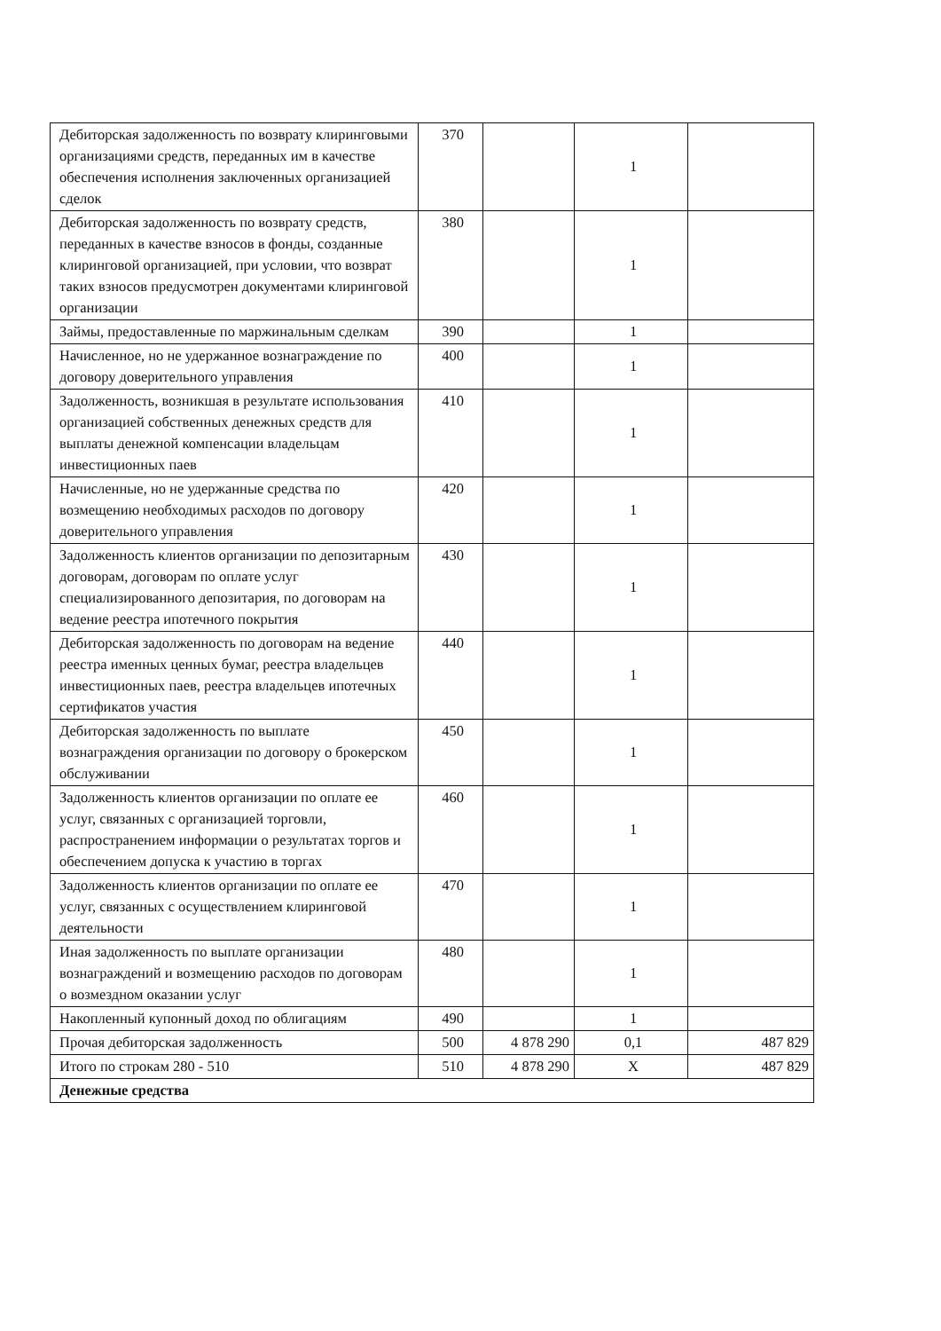| Дебиторская задолженность по возврату клиринговыми организациями средств, переданных им в качестве обеспечения исполнения заключенных организацией сделок | 370 | | 1 | |
| Дебиторская задолженность по возврату средств, переданных в качестве взносов в фонды, созданные клиринговой организацией, при условии, что возврат таких взносов предусмотрен документами клиринговой организации | 380 | | 1 | |
| Займы, предоставленные по маржинальным сделкам | 390 | | 1 | |
| Начисленное, но не удержанное вознаграждение по договору доверительного управления | 400 | | 1 | |
| Задолженность, возникшая в результате использования организацией собственных денежных средств для выплаты денежной компенсации владельцам инвестиционных паев | 410 | | 1 | |
| Начисленные, но не удержанные средства по возмещению необходимых расходов по договору доверительного управления | 420 | | 1 | |
| Задолженность клиентов организации по депозитарным договорам, договорам по оплате услуг специализированного депозитария, по договорам на ведение реестра ипотечного покрытия | 430 | | 1 | |
| Дебиторская задолженность по договорам на ведение реестра именных ценных бумаг, реестра владельцев инвестиционных паев, реестра владельцев ипотечных сертификатов участия | 440 | | 1 | |
| Дебиторская задолженность по выплате вознаграждения организации по договору о брокерском обслуживании | 450 | | 1 | |
| Задолженность клиентов организации по оплате ее услуг, связанных с организацией торговли, распространением информации о результатах торгов и обеспечением допуска к участию в торгах | 460 | | 1 | |
| Задолженность клиентов организации по оплате ее услуг, связанных с осуществлением клиринговой деятельности | 470 | | 1 | |
| Иная задолженность по выплате организации вознаграждений и возмещению расходов по договорам о возмездном оказании услуг | 480 | | 1 | |
| Накопленный купонный доход по облигациям | 490 | | 1 | |
| Прочая дебиторская задолженность | 500 | 4 878 290 | 0,1 | 487 829 |
| Итого по строкам 280 - 510 | 510 | 4 878 290 | X | 487 829 |
| Денежные средства | | | | |